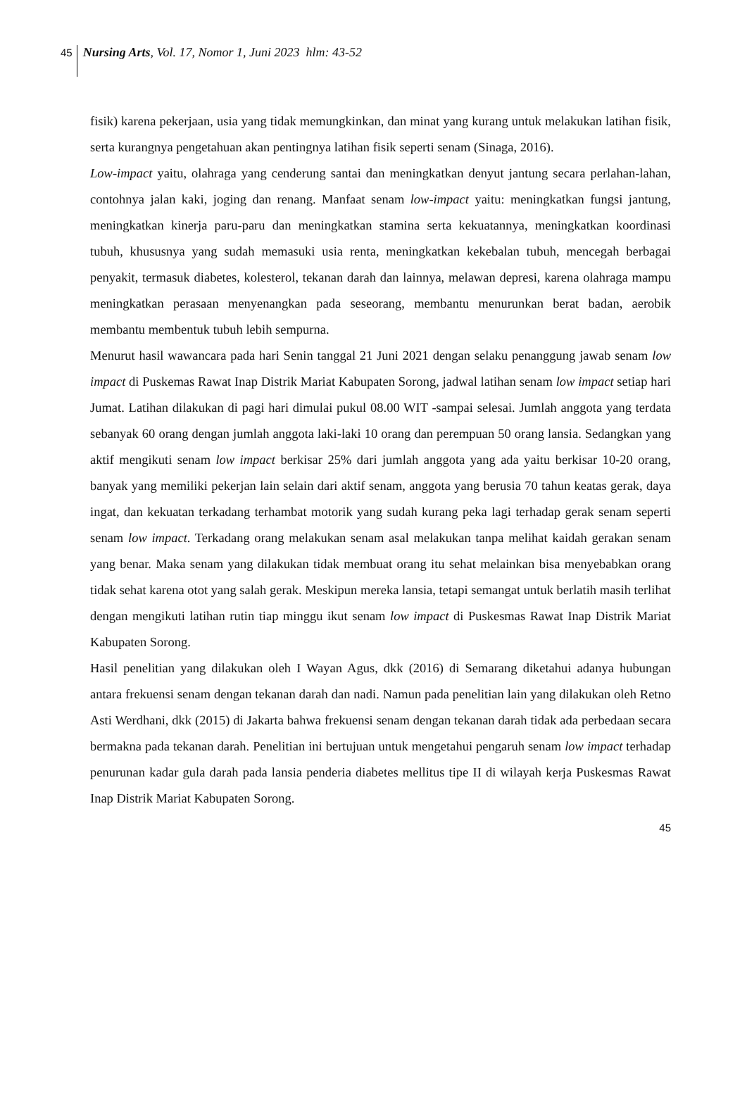45
Nursing Arts, Vol. 17, Nomor 1, Juni 2023 hlm: 43-52
fisik) karena pekerjaan, usia yang tidak memungkinkan, dan minat yang kurang untuk melakukan latihan fisik, serta kurangnya pengetahuan akan pentingnya latihan fisik seperti senam (Sinaga, 2016).
Low-impact yaitu, olahraga yang cenderung santai dan meningkatkan denyut jantung secara perlahan-lahan, contohnya jalan kaki, joging dan renang. Manfaat senam low-impact yaitu: meningkatkan fungsi jantung, meningkatkan kinerja paru-paru dan meningkatkan stamina serta kekuatannya, meningkatkan koordinasi tubuh, khususnya yang sudah memasuki usia renta, meningkatkan kekebalan tubuh, mencegah berbagai penyakit, termasuk diabetes, kolesterol, tekanan darah dan lainnya, melawan depresi, karena olahraga mampu meningkatkan perasaan menyenangkan pada seseorang, membantu menurunkan berat badan, aerobik membantu membentuk tubuh lebih sempurna.
Menurut hasil wawancara pada hari Senin tanggal 21 Juni 2021 dengan selaku penanggung jawab senam low impact di Puskemas Rawat Inap Distrik Mariat Kabupaten Sorong, jadwal latihan senam low impact setiap hari Jumat. Latihan dilakukan di pagi hari dimulai pukul 08.00 WIT -sampai selesai. Jumlah anggota yang terdata sebanyak 60 orang dengan jumlah anggota laki-laki 10 orang dan perempuan 50 orang lansia. Sedangkan yang aktif mengikuti senam low impact berkisar 25% dari jumlah anggota yang ada yaitu berkisar 10-20 orang, banyak yang memiliki pekerjan lain selain dari aktif senam, anggota yang berusia 70 tahun keatas gerak, daya ingat, dan kekuatan terkadang terhambat motorik yang sudah kurang peka lagi terhadap gerak senam seperti senam low impact. Terkadang orang melakukan senam asal melakukan tanpa melihat kaidah gerakan senam yang benar. Maka senam yang dilakukan tidak membuat orang itu sehat melainkan bisa menyebabkan orang tidak sehat karena otot yang salah gerak. Meskipun mereka lansia, tetapi semangat untuk berlatih masih terlihat dengan mengikuti latihan rutin tiap minggu ikut senam low impact di Puskesmas Rawat Inap Distrik Mariat Kabupaten Sorong.
Hasil penelitian yang dilakukan oleh I Wayan Agus, dkk (2016) di Semarang diketahui adanya hubungan antara frekuensi senam dengan tekanan darah dan nadi. Namun pada penelitian lain yang dilakukan oleh Retno Asti Werdhani, dkk (2015) di Jakarta bahwa frekuensi senam dengan tekanan darah tidak ada perbedaan secara bermakna pada tekanan darah. Penelitian ini bertujuan untuk mengetahui pengaruh senam low impact terhadap penurunan kadar gula darah pada lansia penderia diabetes mellitus tipe II di wilayah kerja Puskesmas Rawat Inap Distrik Mariat Kabupaten Sorong.
45